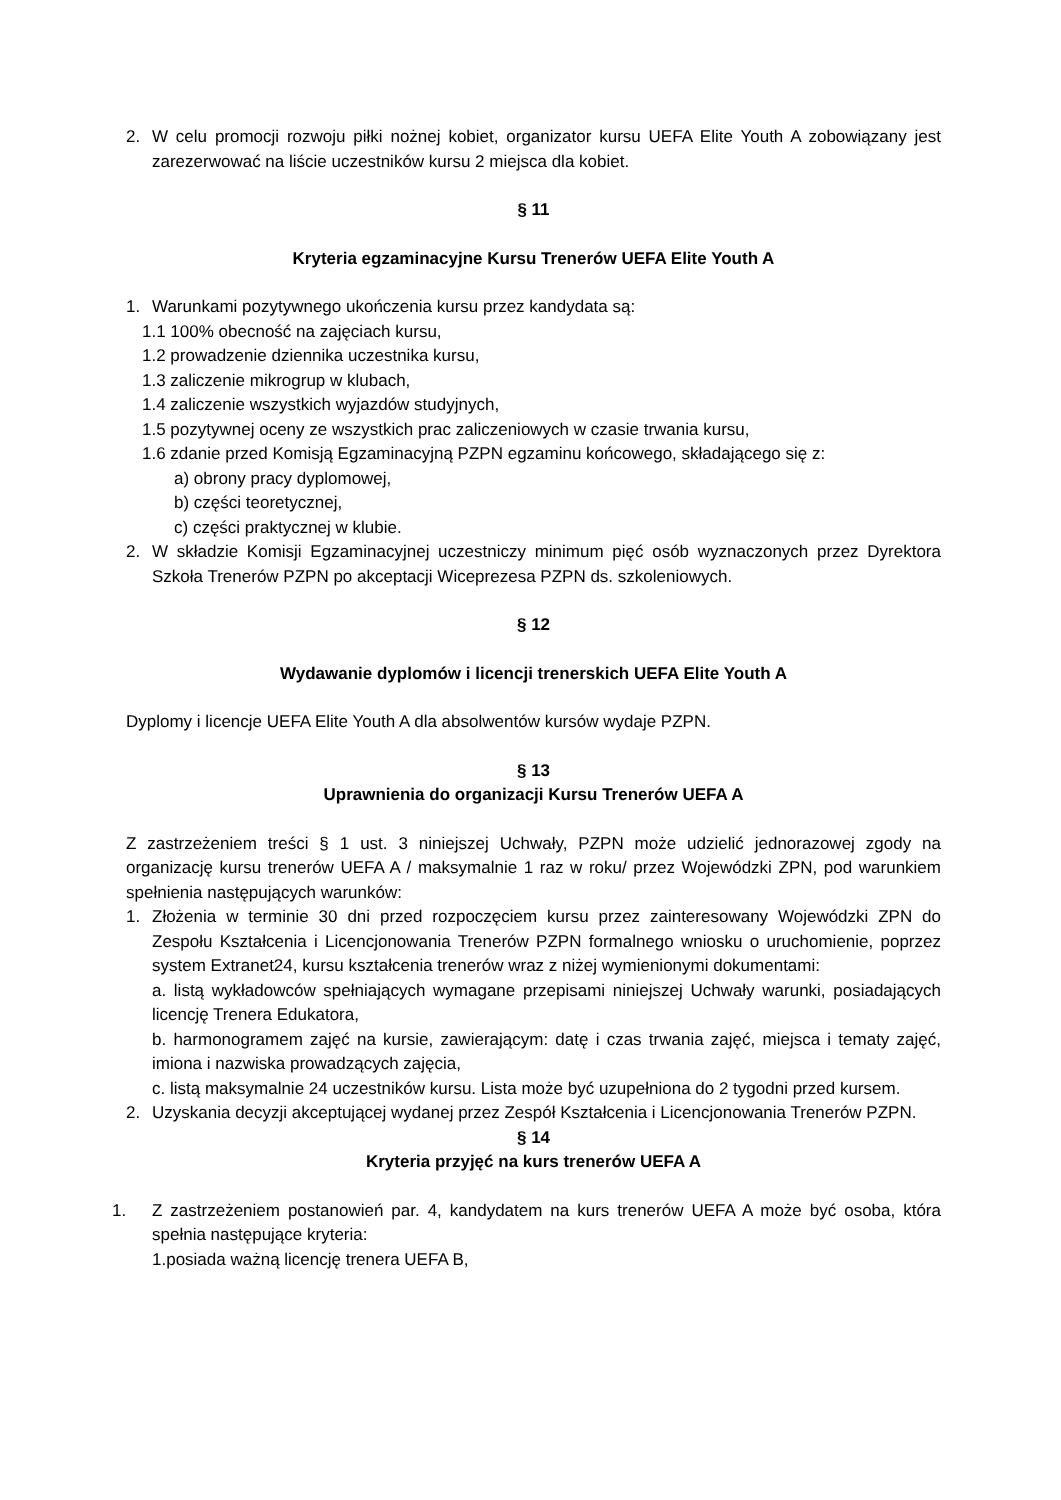2. W celu promocji rozwoju piłki nożnej kobiet, organizator kursu UEFA Elite Youth A zobowiązany jest zarezerwować na liście uczestników kursu 2 miejsca dla kobiet.
§ 11
Kryteria egzaminacyjne Kursu Trenerów UEFA Elite Youth A
1. Warunkami pozytywnego ukończenia kursu przez kandydata są:
1.1 100% obecność na zajęciach kursu,
1.2 prowadzenie dziennika uczestnika kursu,
1.3 zaliczenie mikrogrup w klubach,
1.4 zaliczenie wszystkich wyjazdów studyjnych,
1.5 pozytywnej oceny ze wszystkich prac zaliczeniowych w czasie trwania kursu,
1.6 zdanie przed Komisją Egzaminacyjną PZPN egzaminu końcowego, składającego się z:
a) obrony pracy dyplomowej,
b) części teoretycznej,
c) części praktycznej w klubie.
2. W składzie Komisji Egzaminacyjnej uczestniczy minimum pięć osób wyznaczonych przez Dyrektora Szkoła Trenerów PZPN po akceptacji Wiceprezesa PZPN ds. szkoleniowych.
§ 12
Wydawanie dyplomów i licencji trenerskich UEFA Elite Youth A
Dyplomy i licencje UEFA Elite Youth A dla absolwentów kursów wydaje PZPN.
§ 13
Uprawnienia do organizacji Kursu Trenerów UEFA A
Z zastrzeżeniem treści § 1 ust. 3 niniejszej Uchwały, PZPN może udzielić jednorazowej zgody na organizację kursu trenerów UEFA A / maksymalnie 1 raz w roku/ przez Wojewódzki ZPN, pod warunkiem spełnienia następujących warunków:
1. Złożenia w terminie 30 dni przed rozpoczęciem kursu przez zainteresowany Wojewódzki ZPN do Zespołu Kształcenia i Licencjonowania Trenerów PZPN formalnego wniosku o uruchomienie, poprzez system Extranet24, kursu kształcenia trenerów wraz z niżej wymienionymi dokumentami:
a. listą wykładowców spełniających wymagane przepisami niniejszej Uchwały warunki, posiadających licencję Trenera Edukatora,
b. harmonogramem zajęć na kursie, zawierającym: datę i czas trwania zajęć, miejsca i tematy zajęć, imiona i nazwiska prowadzących zajęcia,
c. listą maksymalnie 24 uczestników kursu. Lista może być uzupełniona do 2 tygodni przed kursem.
2. Uzyskania decyzji akceptującej wydanej przez Zespół Kształcenia i Licencjonowania Trenerów PZPN.
§ 14
Kryteria przyjęć na kurs trenerów UEFA A
1. Z zastrzeżeniem postanowień par. 4, kandydatem na kurs trenerów UEFA A może być osoba, która spełnia następujące kryteria:
1.posiada ważną licencję trenera UEFA B,